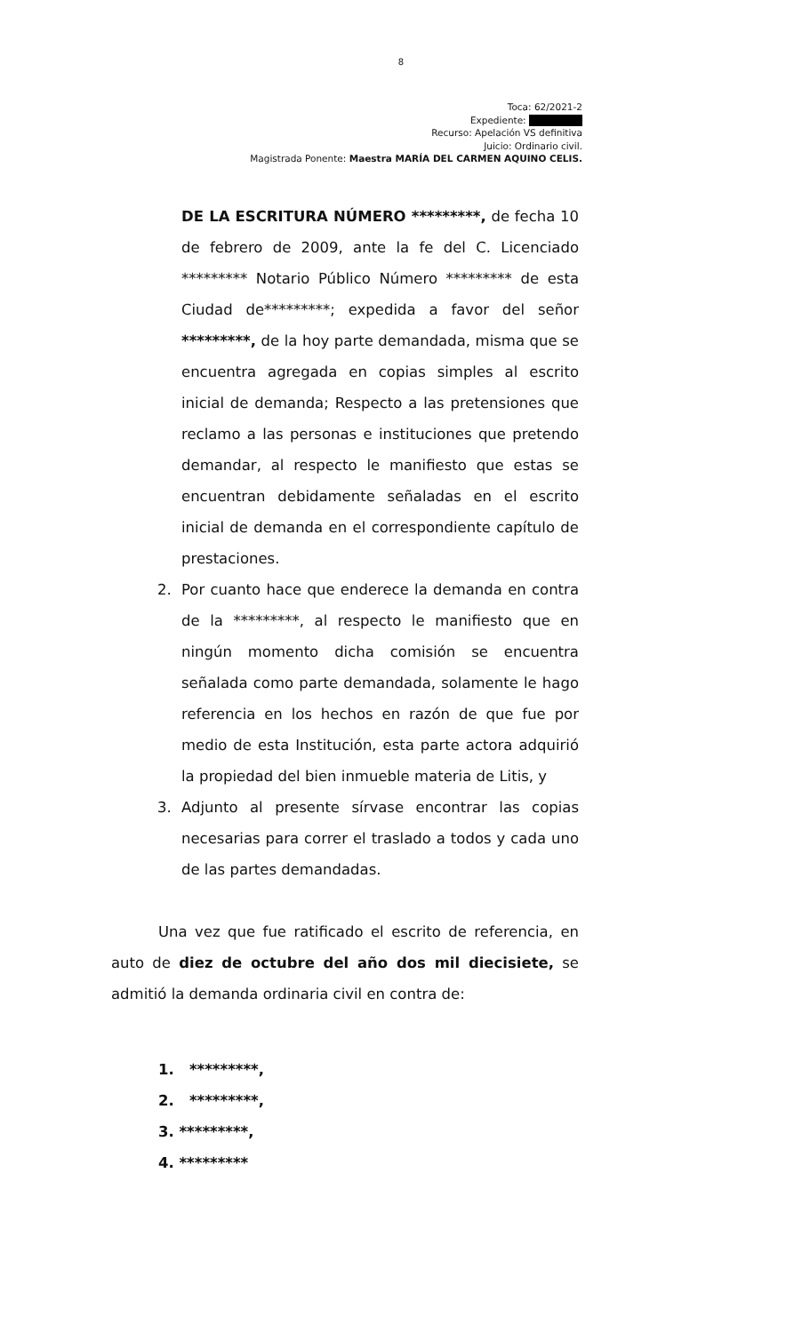8
Toca: 62/2021-2
Expediente:
Recurso: Apelación VS definitiva
Juicio: Ordinario civil.
Magistrada Ponente: Maestra MARÍA DEL CARMEN AQUINO CELIS.
DE LA ESCRITURA NÚMERO *********, de fecha 10 de febrero de 2009, ante la fe del C. Licenciado ********* Notario Público Número ********* de esta Ciudad de*********; expedida a favor del señor *********, de la hoy parte demandada, misma que se encuentra agregada en copias simples al escrito inicial de demanda; Respecto a las pretensiones que reclamo a las personas e instituciones que pretendo demandar, al respecto le manifiesto que estas se encuentran debidamente señaladas en el escrito inicial de demanda en el correspondiente capítulo de prestaciones.
2. Por cuanto hace que enderece la demanda en contra de la *********, al respecto le manifiesto que en ningún momento dicha comisión se encuentra señalada como parte demandada, solamente le hago referencia en los hechos en razón de que fue por medio de esta Institución, esta parte actora adquirió la propiedad del bien inmueble materia de Litis, y
3. Adjunto al presente sírvase encontrar las copias necesarias para correr el traslado a todos y cada uno de las partes demandadas.
Una vez que fue ratificado el escrito de referencia, en auto de diez de octubre del año dos mil diecisiete, se admitió la demanda ordinaria civil en contra de:
1. *********,
2. *********,
3. *********,
4. *********